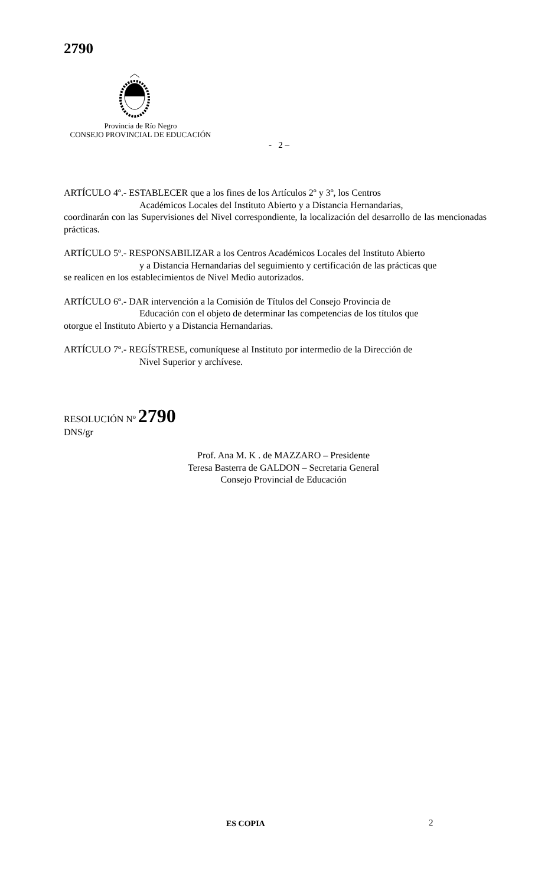2790
Provincia de Río Negro
CONSEJO PROVINCIAL DE EDUCACIÓN
- 2 –
ARTÍCULO 4º.- ESTABLECER que a los fines de los Artículos 2º y 3º, los Centros
Académicos Locales del Instituto Abierto y a Distancia Hernandarias,
coordinarán con las Supervisiones del Nivel correspondiente, la localización del desarrollo de las mencionadas prácticas.
ARTÍCULO 5º.- RESPONSABILIZAR a los Centros Académicos Locales del Instituto Abierto
y a Distancia Hernandarias del seguimiento y certificación de las prácticas que
se realicen en los establecimientos de Nivel Medio autorizados.
ARTÍCULO 6º.- DAR intervención a la Comisión de Títulos del Consejo Provincia de
Educación con el objeto de determinar las competencias de los títulos que
otorgue el Instituto Abierto y a Distancia Hernandarias.
ARTÍCULO 7º.- REGÍSTRESE, comuníquese al Instituto por intermedio de la Dirección de
Nivel Superior y archívese.
RESOLUCIÓN Nº 2790
DNS/gr
Prof. Ana M. K . de MAZZARO – Presidente
Teresa Basterra de GALDON – Secretaria General
Consejo Provincial de Educación
ES COPIA 2